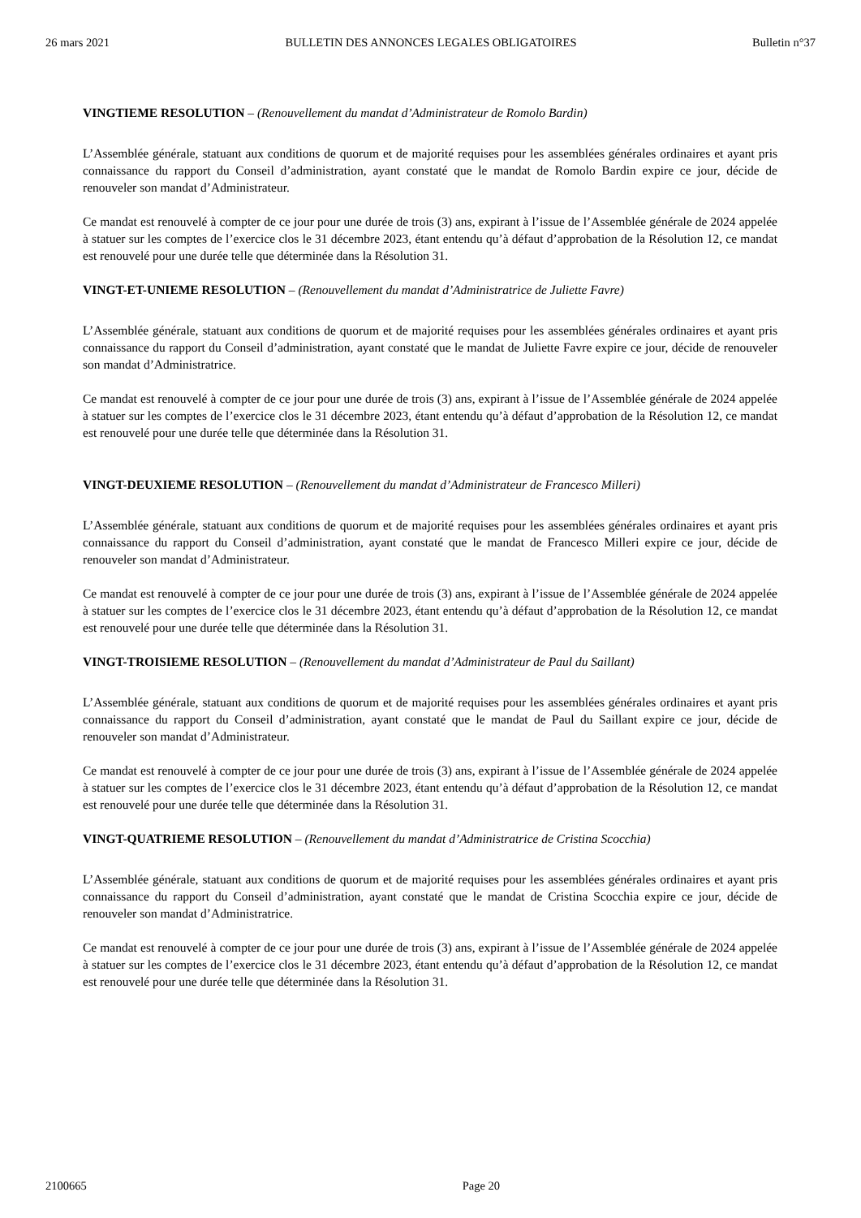26 mars 2021 BULLETIN DES ANNONCES LEGALES OBLIGATOIRES Bulletin n°37
VINGTIEME RESOLUTION – (Renouvellement du mandat d’Administrateur de Romolo Bardin)
L’Assemblée générale, statuant aux conditions de quorum et de majorité requises pour les assemblées générales ordinaires et ayant pris connaissance du rapport du Conseil d’administration, ayant constaté que le mandat de Romolo Bardin expire ce jour, décide de renouveler son mandat d’Administrateur.
Ce mandat est renouvelé à compter de ce jour pour une durée de trois (3) ans, expirant à l’issue de l’Assemblée générale de 2024 appelée à statuer sur les comptes de l’exercice clos le 31 décembre 2023, étant entendu qu’à défaut d’approbation de la Résolution 12, ce mandat est renouvelé pour une durée telle que déterminée dans la Résolution 31.
VINGT-ET-UNIEME RESOLUTION – (Renouvellement du mandat d’Administratrice de Juliette Favre)
L’Assemblée générale, statuant aux conditions de quorum et de majorité requises pour les assemblées générales ordinaires et ayant pris connaissance du rapport du Conseil d’administration, ayant constaté que le mandat de Juliette Favre expire ce jour, décide de renouveler son mandat d’Administratrice.
Ce mandat est renouvelé à compter de ce jour pour une durée de trois (3) ans, expirant à l’issue de l’Assemblée générale de 2024 appelée à statuer sur les comptes de l’exercice clos le 31 décembre 2023, étant entendu qu’à défaut d’approbation de la Résolution 12, ce mandat est renouvelé pour une durée telle que déterminée dans la Résolution 31.
VINGT-DEUXIEME RESOLUTION – (Renouvellement du mandat d’Administrateur de Francesco Milleri)
L’Assemblée générale, statuant aux conditions de quorum et de majorité requises pour les assemblées générales ordinaires et ayant pris connaissance du rapport du Conseil d’administration, ayant constaté que le mandat de Francesco Milleri expire ce jour, décide de renouveler son mandat d’Administrateur.
Ce mandat est renouvelé à compter de ce jour pour une durée de trois (3) ans, expirant à l’issue de l’Assemblée générale de 2024 appelée à statuer sur les comptes de l’exercice clos le 31 décembre 2023, étant entendu qu’à défaut d’approbation de la Résolution 12, ce mandat est renouvelé pour une durée telle que déterminée dans la Résolution 31.
VINGT-TROISIEME RESOLUTION – (Renouvellement du mandat d’Administrateur de Paul du Saillant)
L’Assemblée générale, statuant aux conditions de quorum et de majorité requises pour les assemblées générales ordinaires et ayant pris connaissance du rapport du Conseil d’administration, ayant constaté que le mandat de Paul du Saillant expire ce jour, décide de renouveler son mandat d’Administrateur.
Ce mandat est renouvelé à compter de ce jour pour une durée de trois (3) ans, expirant à l’issue de l’Assemblée générale de 2024 appelée à statuer sur les comptes de l’exercice clos le 31 décembre 2023, étant entendu qu’à défaut d’approbation de la Résolution 12, ce mandat est renouvelé pour une durée telle que déterminée dans la Résolution 31.
VINGT-QUATRIEME RESOLUTION – (Renouvellement du mandat d’Administratrice de Cristina Scocchia)
L’Assemblée générale, statuant aux conditions de quorum et de majorité requises pour les assemblées générales ordinaires et ayant pris connaissance du rapport du Conseil d’administration, ayant constaté que le mandat de Cristina Scocchia expire ce jour, décide de renouveler son mandat d’Administratrice.
Ce mandat est renouvelé à compter de ce jour pour une durée de trois (3) ans, expirant à l’issue de l’Assemblée générale de 2024 appelée à statuer sur les comptes de l’exercice clos le 31 décembre 2023, étant entendu qu’à défaut d’approbation de la Résolution 12, ce mandat est renouvelé pour une durée telle que déterminée dans la Résolution 31.
2100665 Page 20